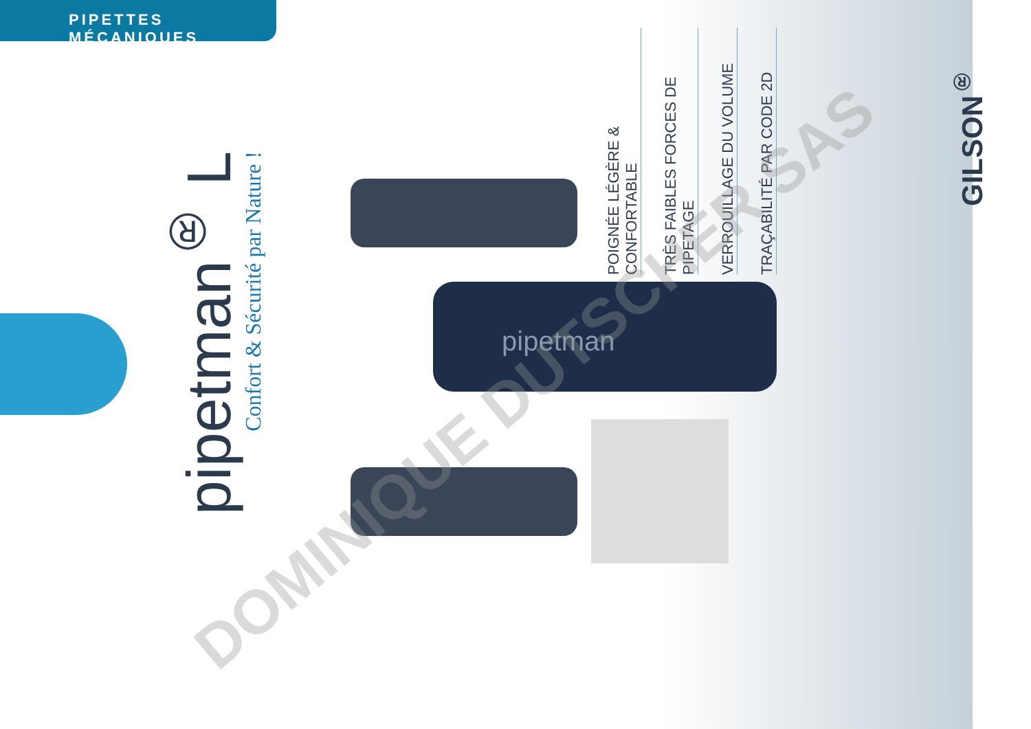PIPETTES MÉCANIQUES
pipetman<sup>®</sup> L
Confort & Sécurité par Nature !
pipetman
POIGNÉE LÉGÈRE & CONFORTABLE
TRÈS FAIBLES FORCES DE PIPETAGE
VERROUILLAGE DU VOLUME
TRAÇABILITÉ PAR CODE 2D
GILSON<sup>®</sup>
DOMINIQUE DUTSCHER SAS